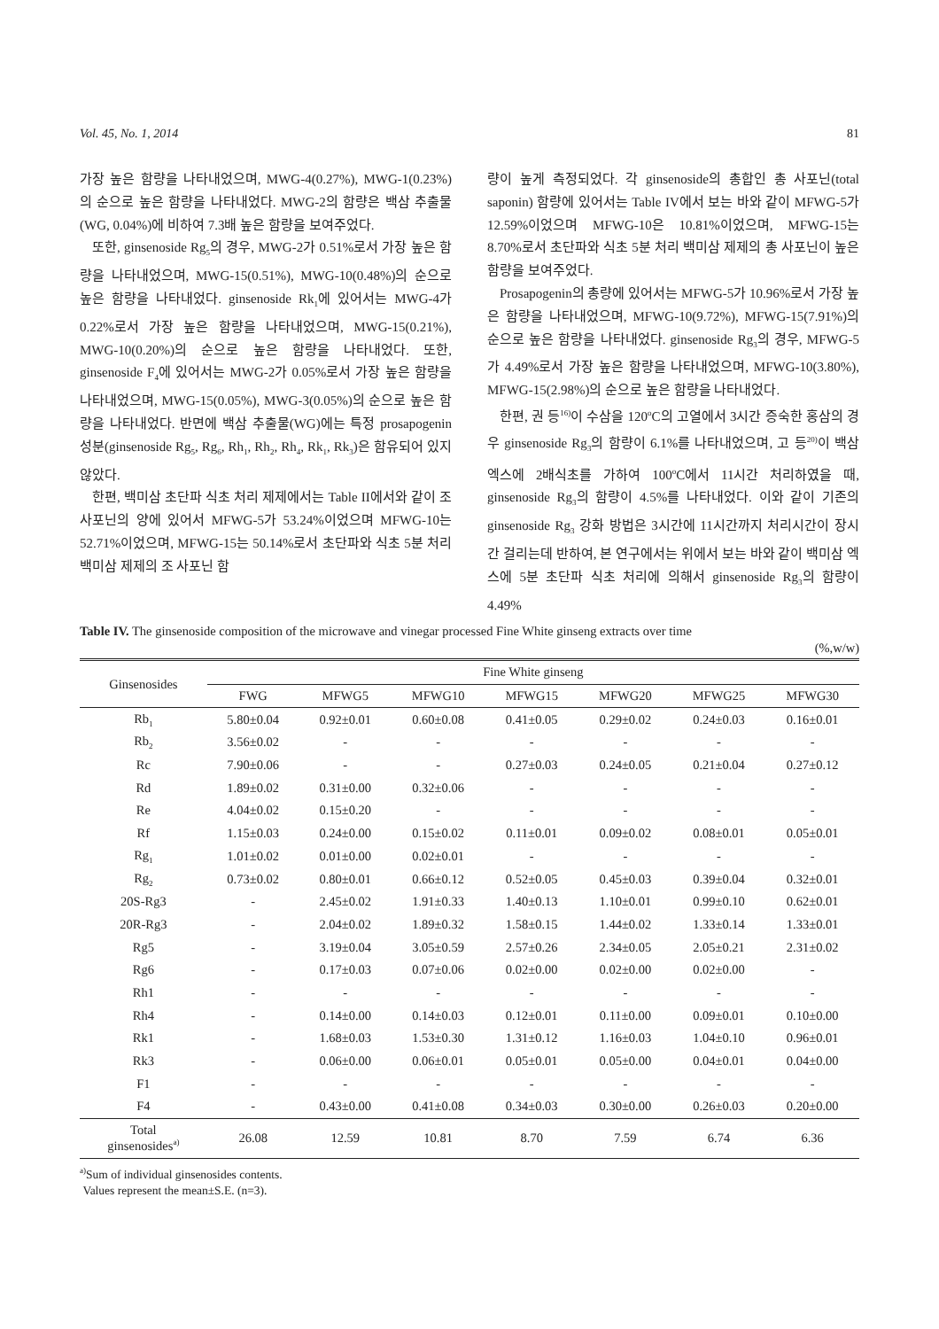Vol. 45, No. 1, 2014 81
가장 높은 함량을 나타내었으며, MWG-4(0.27%), MWG-1(0.23%)의 순으로 높은 함량을 나타내었다. MWG-2의 함량은 백삼 추출물(WG, 0.04%)에 비하여 7.3배 높은 함량을 보여주었다.
또한, ginsenoside Rg<sub>5</sub>의 경우, MWG-2가 0.51%로서 가장 높은 함량을 나타내었으며, MWG-15(0.51%), MWG-10(0.48%)의 순으로 높은 함량을 나타내었다. ginsenoside Rk<sub>1</sub>에 있어서는 MWG-4가 0.22%로서 가장 높은 함량을 나타내었으며, MWG-15(0.21%), MWG-10(0.20%)의 순으로 높은 함량을 나타내었다. 또한, ginsenoside F<sub>4</sub>에 있어서는 MWG-2가 0.05%로서 가장 높은 함량을 나타내었으며, MWG-15(0.05%), MWG-3(0.05%)의 순으로 높은 함량을 나타내었다. 반면에 백삼 추출물(WG)에는 특정 prosapogenin 성분(ginsenoside Rg<sub>5</sub>, Rg<sub>6</sub>, Rh<sub>1</sub>, Rh<sub>2</sub>, Rh<sub>4</sub>, Rk<sub>1</sub>, Rk<sub>3</sub>)은 함유되어 있지 않았다.
한편, 백미삼 초단파 식초 처리 제제에서는 Table II에서와 같이 조 사포닌의 양에 있어서 MFWG-5가 53.24%이었으며 MFWG-10는 52.71%이었으며, MFWG-15는 50.14%로서 초단파와 식초 5분 처리 백미삼 제제의 조 사포닌 함
량이 높게 측정되었다. 각 ginsenoside의 총합인 총 사포닌(total saponin) 함량에 있어서는 Table IV에서 보는 바와 같이 MFWG-5가 12.59%이었으며 MFWG-10은 10.81%이었으며, MFWG-15는 8.70%로서 초단파와 식초 5분 처리 백미삼 제제의 총 사포닌이 높은 함량을 보여주었다.
Prosapogenin의 총량에 있어서는 MFWG-5가 10.96%로서 가장 높은 함량을 나타내었으며, MFWG-10(9.72%), MFWG-15(7.91%)의 순으로 높은 함량을 나타내었다. ginsenoside Rg<sub>3</sub>의 경우, MFWG-5가 4.49%로서 가장 높은 함량을 나타내었으며, MFWG-10(3.80%), MFWG-15(2.98%)의 순으로 높은 함량을 나타내었다.
한편, 권 등<sup>16)</sup>이 수삼을 120<sup>o</sup>C의 고열에서 3시간 증숙한 홍삼의 경우 ginsenoside Rg<sub>3</sub>의 함량이 6.1%를 나타내었으며, 고 등<sup>20)</sup>이 백삼 엑스에 2배식초를 가하여 100<sup>o</sup>C에서 11시간 처리하였을 때, ginsenoside Rg<sub>3</sub>의 함량이 4.5%를 나타내었다. 이와 같이 기존의 ginsenoside Rg<sub>3</sub> 강화 방법은 3시간에 11시간까지 처리시간이 장시간 걸리는데 반하여, 본 연구에서는 위에서 보는 바와 같이 백미삼 엑스에 5분 초단파 식초 처리에 의해서 ginsenoside Rg<sub>3</sub>의 함량이 4.49%
Table IV. The ginsenoside composition of the microwave and vinegar processed Fine White ginseng extracts over time
(%,w/w)
| Ginsenosides | Fine White ginseng | | | | | | |
| --- | --- | --- | --- | --- | --- | --- | --- |
| | FWG | MFWG5 | MFWG10 | MFWG15 | MFWG20 | MFWG25 | MFWG30 |
| Rb<sub>1</sub> | 5.80±0.04 | 0.92±0.01 | 0.60±0.08 | 0.41±0.05 | 0.29±0.02 | 0.24±0.03 | 0.16±0.01 |
| Rb<sub>2</sub> | 3.56±0.02 | - | - | - | - | - | - |
| Rc | 7.90±0.06 | - | - | 0.27±0.03 | 0.24±0.05 | 0.21±0.04 | 0.27±0.12 |
| Rd | 1.89±0.02 | 0.31±0.00 | 0.32±0.06 | - | - | - | - |
| Re | 4.04±0.02 | 0.15±0.20 | - | - | - | - | - |
| Rf | 1.15±0.03 | 0.24±0.00 | 0.15±0.02 | 0.11±0.01 | 0.09±0.02 | 0.08±0.01 | 0.05±0.01 |
| Rg<sub>1</sub> | 1.01±0.02 | 0.01±0.00 | 0.02±0.01 | - | - | - | - |
| Rg<sub>2</sub> | 0.73±0.02 | 0.80±0.01 | 0.66±0.12 | 0.52±0.05 | 0.45±0.03 | 0.39±0.04 | 0.32±0.01 |
| 20S-Rg3 | - | 2.45±0.02 | 1.91±0.33 | 1.40±0.13 | 1.10±0.01 | 0.99±0.10 | 0.62±0.01 |
| 20R-Rg3 | - | 2.04±0.02 | 1.89±0.32 | 1.58±0.15 | 1.44±0.02 | 1.33±0.14 | 1.33±0.01 |
| Rg5 | - | 3.19±0.04 | 3.05±0.59 | 2.57±0.26 | 2.34±0.05 | 2.05±0.21 | 2.31±0.02 |
| Rg6 | - | 0.17±0.03 | 0.07±0.06 | 0.02±0.00 | 0.02±0.00 | 0.02±0.00 | - |
| Rh1 | - | - | - | - | - | - | - |
| Rh4 | - | 0.14±0.00 | 0.14±0.03 | 0.12±0.01 | 0.11±0.00 | 0.09±0.01 | 0.10±0.00 |
| Rk1 | - | 1.68±0.03 | 1.53±0.30 | 1.31±0.12 | 1.16±0.03 | 1.04±0.10 | 0.96±0.01 |
| Rk3 | - | 0.06±0.00 | 0.06±0.01 | 0.05±0.01 | 0.05±0.00 | 0.04±0.01 | 0.04±0.00 |
| F1 | - | - | - | - | - | - | - |
| F4 | - | 0.43±0.00 | 0.41±0.08 | 0.34±0.03 | 0.30±0.00 | 0.26±0.03 | 0.20±0.00 |
| Total ginsenosides<sup>a)</sup> | 26.08 | 12.59 | 10.81 | 8.70 | 7.59 | 6.74 | 6.36 |
<sup>a)</sup> Sum of individual ginsenosides contents.
Values represent the mean±S.E. (n=3).